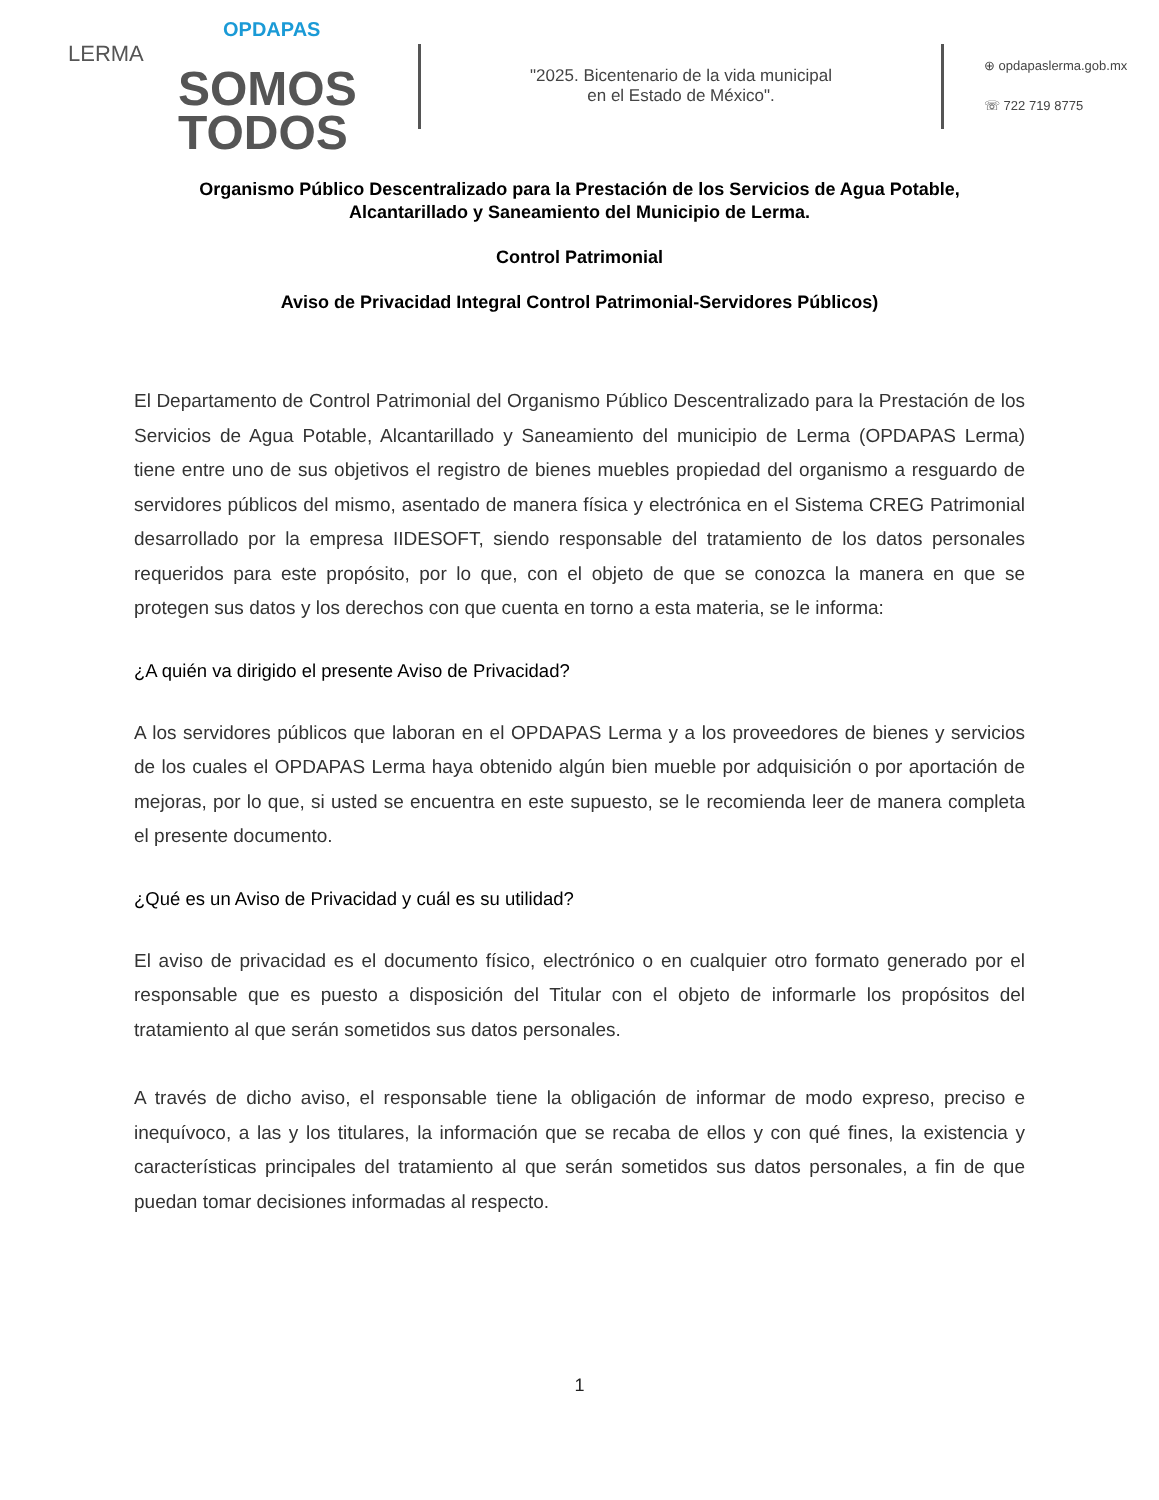OPDAPAS
LERMA
SOMOS
TODOS
"2025. Bicentenario de la vida municipal
en el Estado de México".
⊕ opdapaslerma.gob.mx
☏ 722 719 8775
Organismo Público Descentralizado para la Prestación de los Servicios de Agua Potable,
Alcantarillado y Saneamiento del Municipio de Lerma.
Control Patrimonial
Aviso de Privacidad Integral Control Patrimonial-Servidores Públicos)
El Departamento de Control Patrimonial del Organismo Público Descentralizado para la Prestación de los Servicios de Agua Potable, Alcantarillado y Saneamiento del municipio de Lerma (OPDAPAS Lerma) tiene entre uno de sus objetivos el registro de bienes muebles propiedad del organismo a resguardo de servidores públicos del mismo, asentado de manera física y electrónica en el Sistema CREG Patrimonial desarrollado por la empresa IIDESOFT, siendo responsable del tratamiento de los datos personales requeridos para este propósito, por lo que, con el objeto de que se conozca la manera en que se protegen sus datos y los derechos con que cuenta en torno a esta materia, se le informa:
¿A quién va dirigido el presente Aviso de Privacidad?
A los servidores públicos que laboran en el OPDAPAS Lerma y a los proveedores de bienes y servicios de los cuales el OPDAPAS Lerma haya obtenido algún bien mueble por adquisición o por aportación de mejoras, por lo que, si usted se encuentra en este supuesto, se le recomienda leer de manera completa el presente documento.
¿Qué es un Aviso de Privacidad y cuál es su utilidad?
El aviso de privacidad es el documento físico, electrónico o en cualquier otro formato generado por el responsable que es puesto a disposición del Titular con el objeto de informarle los propósitos del tratamiento al que serán sometidos sus datos personales.
A través de dicho aviso, el responsable tiene la obligación de informar de modo expreso, preciso e inequívoco, a las y los titulares, la información que se recaba de ellos y con qué fines, la existencia y características principales del tratamiento al que serán sometidos sus datos personales, a fin de que puedan tomar decisiones informadas al respecto.
1